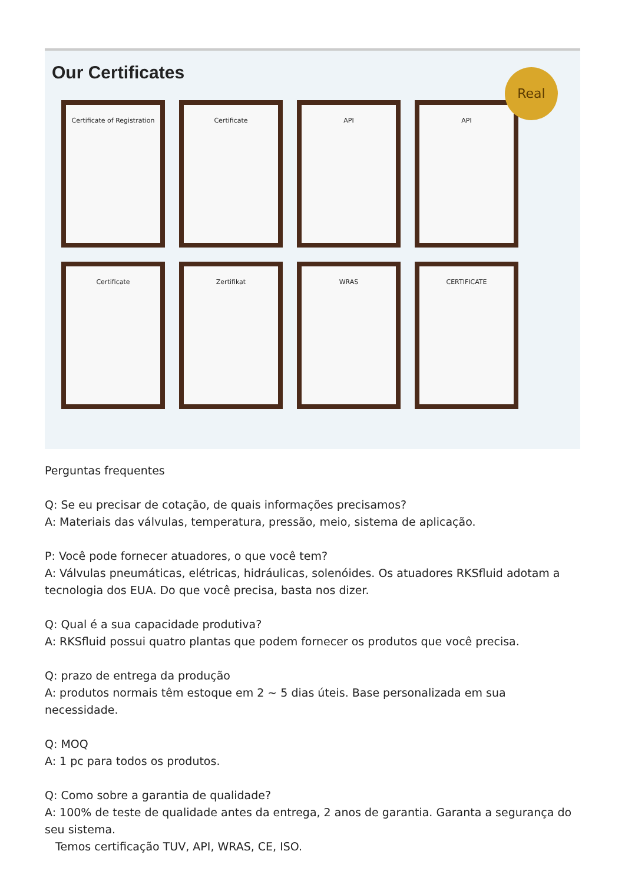Our Certificates
Real
Certificate of Registration
Certificate
API
API
Certificate
Zertifikat
WRAS
CERTIFICATE
Perguntas frequentes
Q: Se eu precisar de cotação, de quais informações precisamos?
A: Materiais das válvulas, temperatura, pressão, meio, sistema de aplicação.
P: Você pode fornecer atuadores, o que você tem?
A: Válvulas pneumáticas, elétricas, hidráulicas, solenóides. Os atuadores RKSfluid adotam a tecnologia dos EUA. Do que você precisa, basta nos dizer.
Q: Qual é a sua capacidade produtiva?
A: RKSfluid possui quatro plantas que podem fornecer os produtos que você precisa.
Q: prazo de entrega da produção
A: produtos normais têm estoque em 2 ~ 5 dias úteis. Base personalizada em sua necessidade.
Q: MOQ
A: 1 pc para todos os produtos.
Q: Como sobre a garantia de qualidade?
A: 100% de teste de qualidade antes da entrega, 2 anos de garantia. Garanta a segurança do seu sistema.
Temos certificação TUV, API, WRAS, CE, ISO.